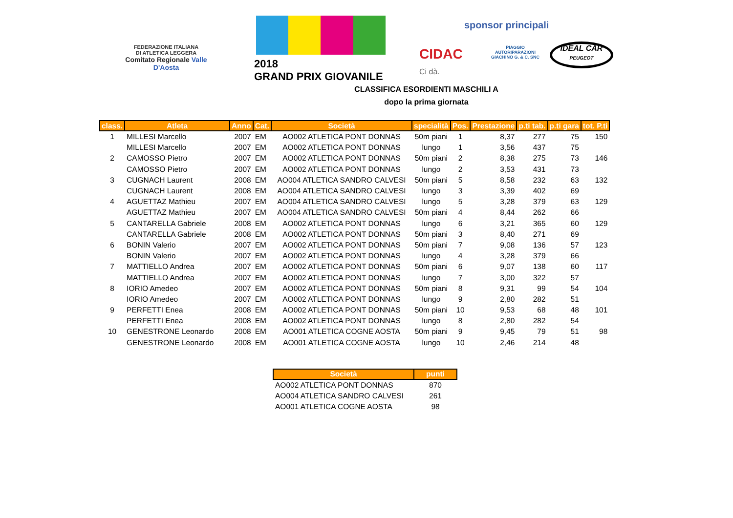FEDERAZIONE ITALIANA
DI ATLETICA LEGGERA
Comitato Regionale Valle D'Aosta
2018
GRAND PRIX GIOVANILE
sponsor principali
CIDAC
Ci dà.
PIAGGIO
AUTORIPARAZIONI
GIACHINO G. & C. SNC
IDEAL CAR
PEUGEOT
CLASSIFICA ESORDIENTI MASCHILI A
dopo la prima giornata
| class. | Atleta | Anno | Cat. | Società | specialità | Pos. | Prestazione | p.ti tab. | p.ti gara | tot. P.ti |
| --- | --- | --- | --- | --- | --- | --- | --- | --- | --- | --- |
| 1 | MILLESI Marcello | 2007 | EM | AO002 ATLETICA PONT DONNAS | 50m piani | 1 | 8,37 | 277 | 75 | 150 |
| | MILLESI Marcello | 2007 | EM | AO002 ATLETICA PONT DONNAS | lungo | 1 | 3,56 | 437 | 75 | |
| 2 | CAMOSSO Pietro | 2007 | EM | AO002 ATLETICA PONT DONNAS | 50m piani | 2 | 8,38 | 275 | 73 | 146 |
| | CAMOSSO Pietro | 2007 | EM | AO002 ATLETICA PONT DONNAS | lungo | 2 | 3,53 | 431 | 73 | |
| 3 | CUGNACH Laurent | 2008 | EM | AO004 ATLETICA SANDRO CALVESI | 50m piani | 5 | 8,58 | 232 | 63 | 132 |
| | CUGNACH Laurent | 2008 | EM | AO004 ATLETICA SANDRO CALVESI | lungo | 3 | 3,39 | 402 | 69 | |
| 4 | AGUETTAZ Mathieu | 2007 | EM | AO004 ATLETICA SANDRO CALVESI | lungo | 5 | 3,28 | 379 | 63 | 129 |
| | AGUETTAZ Mathieu | 2007 | EM | AO004 ATLETICA SANDRO CALVESI | 50m piani | 4 | 8,44 | 262 | 66 | |
| 5 | CANTARELLA Gabriele | 2008 | EM | AO002 ATLETICA PONT DONNAS | lungo | 6 | 3,21 | 365 | 60 | 129 |
| | CANTARELLA Gabriele | 2008 | EM | AO002 ATLETICA PONT DONNAS | 50m piani | 3 | 8,40 | 271 | 69 | |
| 6 | BONIN Valerio | 2007 | EM | AO002 ATLETICA PONT DONNAS | 50m piani | 7 | 9,08 | 136 | 57 | 123 |
| | BONIN Valerio | 2007 | EM | AO002 ATLETICA PONT DONNAS | lungo | 4 | 3,28 | 379 | 66 | |
| 7 | MATTIELLO Andrea | 2007 | EM | AO002 ATLETICA PONT DONNAS | 50m piani | 6 | 9,07 | 138 | 60 | 117 |
| | MATTIELLO Andrea | 2007 | EM | AO002 ATLETICA PONT DONNAS | lungo | 7 | 3,00 | 322 | 57 | |
| 8 | IORIO Amedeo | 2007 | EM | AO002 ATLETICA PONT DONNAS | 50m piani | 8 | 9,31 | 99 | 54 | 104 |
| | IORIO Amedeo | 2007 | EM | AO002 ATLETICA PONT DONNAS | lungo | 9 | 2,80 | 282 | 51 | |
| 9 | PERFETTI Enea | 2008 | EM | AO002 ATLETICA PONT DONNAS | 50m piani | 10 | 9,53 | 68 | 48 | 101 |
| | PERFETTI Enea | 2008 | EM | AO002 ATLETICA PONT DONNAS | lungo | 8 | 2,80 | 282 | 54 | |
| 10 | GENESTRONE Leonardo | 2008 | EM | AO001 ATLETICA COGNE AOSTA | 50m piani | 9 | 9,45 | 79 | 51 | 98 |
| | GENESTRONE Leonardo | 2008 | EM | AO001 ATLETICA COGNE AOSTA | lungo | 10 | 2,46 | 214 | 48 | |
| Società | punti |
| --- | --- |
| AO002 ATLETICA PONT DONNAS | 870 |
| AO004 ATLETICA SANDRO CALVESI | 261 |
| AO001 ATLETICA COGNE AOSTA | 98 |